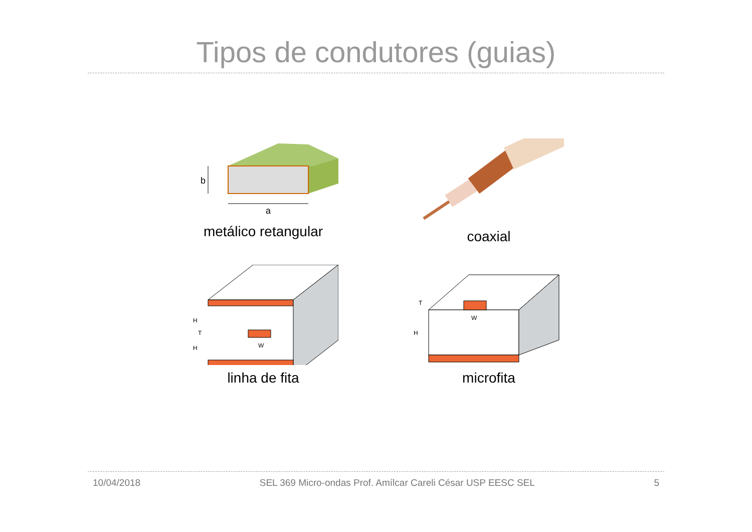Tipos de condutores (guias)
b
a
metálico retangular
coaxial
H
T
H
W
linha de fita
T
H
W
microfita
10/04/2018 SEL 369 Micro-ondas Prof. Amílcar Careli César USP EESC SEL 5